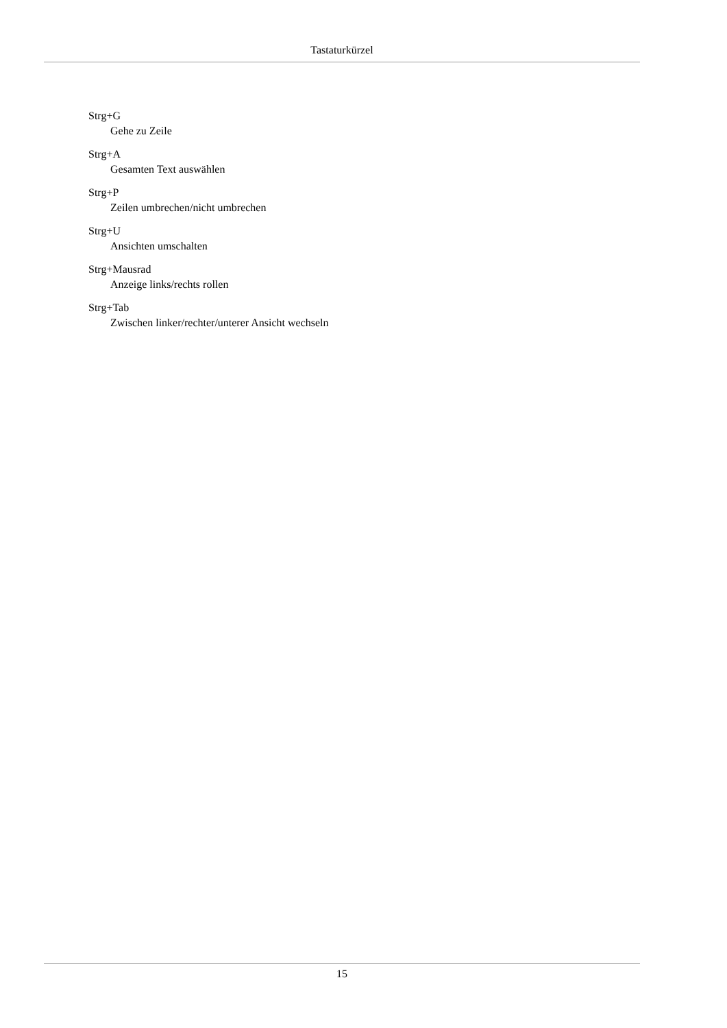Tastaturkürzel
Strg+G
Gehe zu Zeile
Strg+A
Gesamten Text auswählen
Strg+P
Zeilen umbrechen/nicht umbrechen
Strg+U
Ansichten umschalten
Strg+Mausrad
Anzeige links/rechts rollen
Strg+Tab
Zwischen linker/rechter/unterer Ansicht wechseln
15